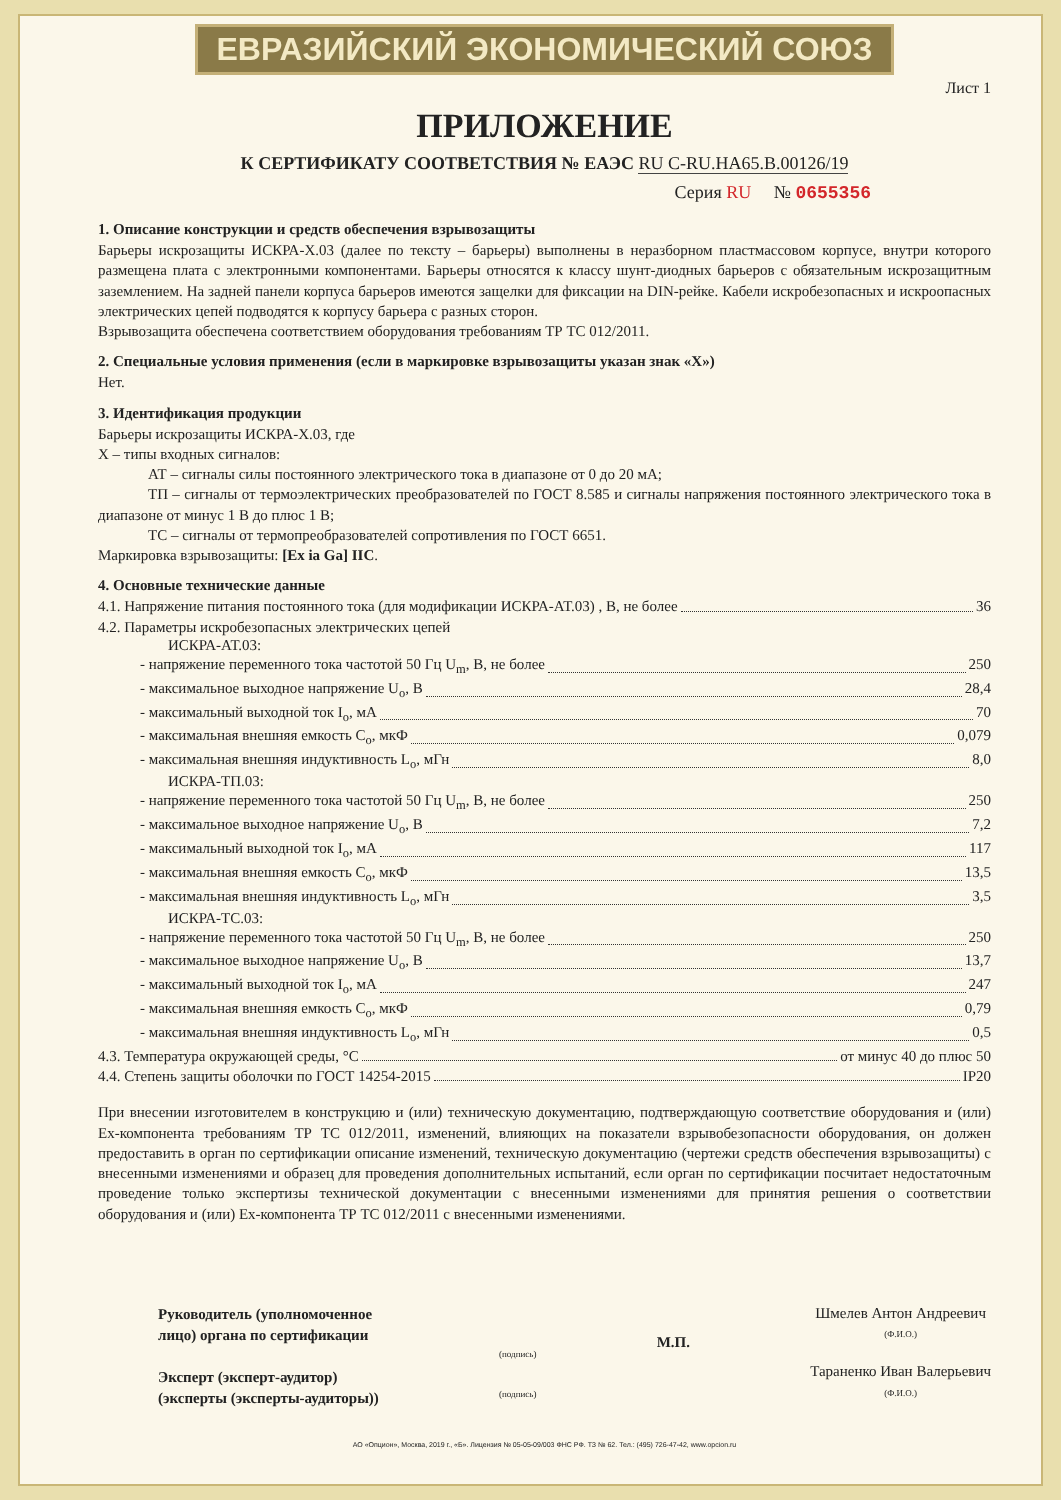ЕВРАЗИЙСКИЙ ЭКОНОМИЧЕСКИЙ СОЮЗ
Лист 1
ПРИЛОЖЕНИЕ
К СЕРТИФИКАТУ СООТВЕТСТВИЯ № ЕАЭС RU С-RU.НА65.В.00126/19
Серия RU № 0655356
1. Описание конструкции и средств обеспечения взрывозащиты
Барьеры искрозащиты ИСКРА-Х.03 (далее по тексту – барьеры) выполнены в неразборном пластмассовом корпусе, внутри которого размещена плата с электронными компонентами. Барьеры относятся к классу шунт-диодных барьеров с обязательным искрозащитным заземлением. На задней панели корпуса барьеров имеются защелки для фиксации на DIN-рейке. Кабели искробезопасных и искроопасных электрических цепей подводятся к корпусу барьера с разных сторон.
Взрывозащита обеспечена соответствием оборудования требованиям ТР ТС 012/2011.
2. Специальные условия применения (если в маркировке взрывозащиты указан знак «Х»)
Нет.
3. Идентификация продукции
Барьеры искрозащиты ИСКРА-Х.03, где
Х – типы входных сигналов:
АТ – сигналы силы постоянного электрического тока в диапазоне от 0 до 20 мА;
ТП – сигналы от термоэлектрических преобразователей по ГОСТ 8.585 и сигналы напряжения постоянного электрического тока в диапазоне от минус 1 В до плюс 1 В;
ТС – сигналы от термопреобразователей сопротивления по ГОСТ 6651.
Маркировка взрывозащиты: [Ex ia Ga] IIC.
4. Основные технические данные
4.1. Напряжение питания постоянного тока (для модификации ИСКРА-АТ.03) , В, не более 36
4.2. Параметры искробезопасных электрических цепей
ИСКРА-АТ.03:
- напряжение переменного тока частотой 50 Гц U<sub>m</sub>, В, не более 250
- максимальное выходное напряжение U<sub>o</sub>, В 28,4
- максимальный выходной ток I<sub>o</sub>, мА 70
- максимальная внешняя емкость C<sub>o</sub>, мкФ 0,079
- максимальная внешняя индуктивность L<sub>o</sub>, мГн 8,0
ИСКРА-ТП.03:
- напряжение переменного тока частотой 50 Гц U<sub>m</sub>, В, не более 250
- максимальное выходное напряжение U<sub>o</sub>, В 7,2
- максимальный выходной ток I<sub>o</sub>, мА 117
- максимальная внешняя емкость C<sub>o</sub>, мкФ 13,5
- максимальная внешняя индуктивность L<sub>o</sub>, мГн 3,5
ИСКРА-ТС.03:
- напряжение переменного тока частотой 50 Гц U<sub>m</sub>, В, не более 250
- максимальное выходное напряжение U<sub>o</sub>, В 13,7
- максимальный выходной ток I<sub>o</sub>, мА 247
- максимальная внешняя емкость C<sub>o</sub>, мкФ 0,79
- максимальная внешняя индуктивность L<sub>o</sub>, мГн 0,5
4.3. Температура окружающей среды, °С от минус 40 до плюс 50
4.4. Степень защиты оболочки по ГОСТ 14254-2015 IP20
При внесении изготовителем в конструкцию и (или) техническую документацию, подтверждающую соответствие оборудования и (или) Ex-компонента требованиям ТР ТС 012/2011, изменений, влияющих на показатели взрывобезопасности оборудования, он должен предоставить в орган по сертификации описание изменений, техническую документацию (чертежи средств обеспечения взрывозащиты) с внесенными изменениями и образец для проведения дополнительных испытаний, если орган по сертификации посчитает недостаточным проведение только экспертизы технической документации с внесенными изменениями для принятия решения о соответствии оборудования и (или) Ex-компонента ТР ТС 012/2011 с внесенными изменениями.
Руководитель (уполномоченное
лицо) органа по сертификации
Эксперт (эксперт-аудитор)
(эксперты (эксперты-аудиторы))
(подпись)
(подпись)
М.П.
Шмелев Антон Андреевич
(Ф.И.О.)
Тараненко Иван Валерьевич
(Ф.И.О.)
АО «Опцион», Москва, 2019 г., «Б». Лицензия № 05-05-09/003 ФНС РФ. ТЗ № 62. Тел.: (495) 726-47-42, www.opcion.ru